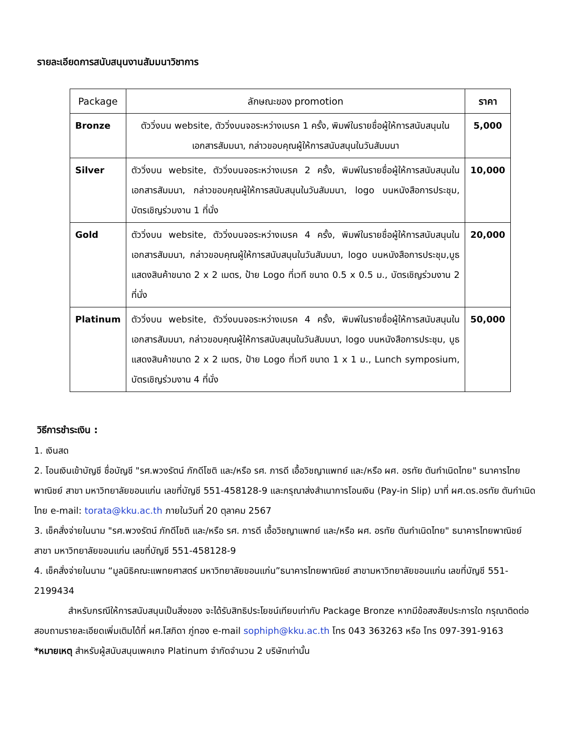รายละเอียดการสนับสนุนงานสัมมนาวิชาการ
| Package | ลักษณะของ promotion | ราคา |
| --- | --- | --- |
| Bronze | ตัววิ่งบน website, ตัววิ่งบนจอระหว่างเบรค 1 ครั้ง, พิมพ์ในรายชื่อผู้ให้การสนับสนุนในเอกสารสัมมนา, กล่าวขอบคุณผู้ให้การสนับสนุนในวันสัมมนา | 5,000 |
| Silver | ตัววิ่งบน website, ตัววิ่งบนจอระหว่างเบรค 2 ครั้ง, พิมพ์ในรายชื่อผู้ให้การสนับสนุนในเอกสารสัมมนา, กล่าวขอบคุณผู้ให้การสนับสนุนในวันสัมมนา, logo บนหนังสือการประชุม, บัตรเชิญร่วมงาน 1 ที่นั่ง | 10,000 |
| Gold | ตัววิ่งบน website, ตัววิ่งบนจอระหว่างเบรค 4 ครั้ง, พิมพ์ในรายชื่อผู้ให้การสนับสนุนในเอกสารสัมมนา, กล่าวขอบคุณผู้ให้การสนับสนุนในวันสัมมนา, logo บนหนังสือการประชุม,บูธแสดงสินค้าขนาด 2 x 2 เมตร, ป้าย Logo ที่เวที ขนาด 0.5 x 0.5 ม., บัตรเชิญร่วมงาน 2 ที่นั่ง | 20,000 |
| Platinum | ตัววิ่งบน website, ตัววิ่งบนจอระหว่างเบรค 4 ครั้ง, พิมพ์ในรายชื่อผู้ให้การสนับสนุนในเอกสารสัมมนา, กล่าวขอบคุณผู้ให้การสนับสนุนในวันสัมมนา, logo บนหนังสือการประชุม, บูธแสดงสินค้าขนาด 2 x 2 เมตร, ป้าย Logo ที่เวที ขนาด 1 x 1 ม., Lunch symposium, บัตรเชิญร่วมงาน 4 ที่นั่ง | 50,000 |
วิธีการชำระเงิน :
1. เงินสด
2. โอนเงินเข้าบัญชี ชื่อบัญชี "รศ.พวงรัตน์ ภักดีโชติ และ/หรือ รศ. ภารดี เอื้อวิชญาแพทย์ และ/หรือ ผศ. อรทัย ตันกำเนิดไทย" ธนาคารไทยพาณิชย์ สาขา มหาวิทยาลัยขอนแก่น เลขที่บัญชี 551-458128-9 และกรุณาส่งสำเนาการโอนเงิน (Pay-in Slip) มาที่ ผศ.ดร.อรทัย ตันกำเนิดไทย e-mail: torata@kku.ac.th ภายในวันที่ 20 ตุลาคม 2567
3. เช็คสั่งจ่ายในนาม "รศ.พวงรัตน์ ภักดีโชติ และ/หรือ รศ. ภารดี เอื้อวิชญาแพทย์ และ/หรือ ผศ. อรทัย ตันกำเนิดไทย" ธนาคารไทยพาณิชย์ สาขา มหาวิทยาลัยขอนแก่น เลขที่บัญชี 551-458128-9
4. เช็คสั่งจ่ายในนาม “มูลนิธิคณะแพทยศาสตร์ มหาวิทยาลัยขอนแก่น”ธนาคารไทยพาณิชย์ สาขามหาวิทยาลัยขอนแก่น เลขที่บัญชี 551-2199434
สำหรับกรณีให้การสนับสนุนเป็นสิ่งของ จะได้รับสิทธิประโยชน์เทียบเท่ากับ Package Bronze หากมีข้อสงสัยประการใด กรุณาติดต่อสอบถามรายละเอียดเพิ่มเติมได้ที่ ผศ.โสภิดา ภู่ทอง e-mail sophiph@kku.ac.th โทร 043 363263 หรือ โทร 097-391-9163
*หมายเหตุ สำหรับผู้สนับสนุนเพคเกจ Platinum จำกัดจำนวน 2 บริษัทเท่านั้น